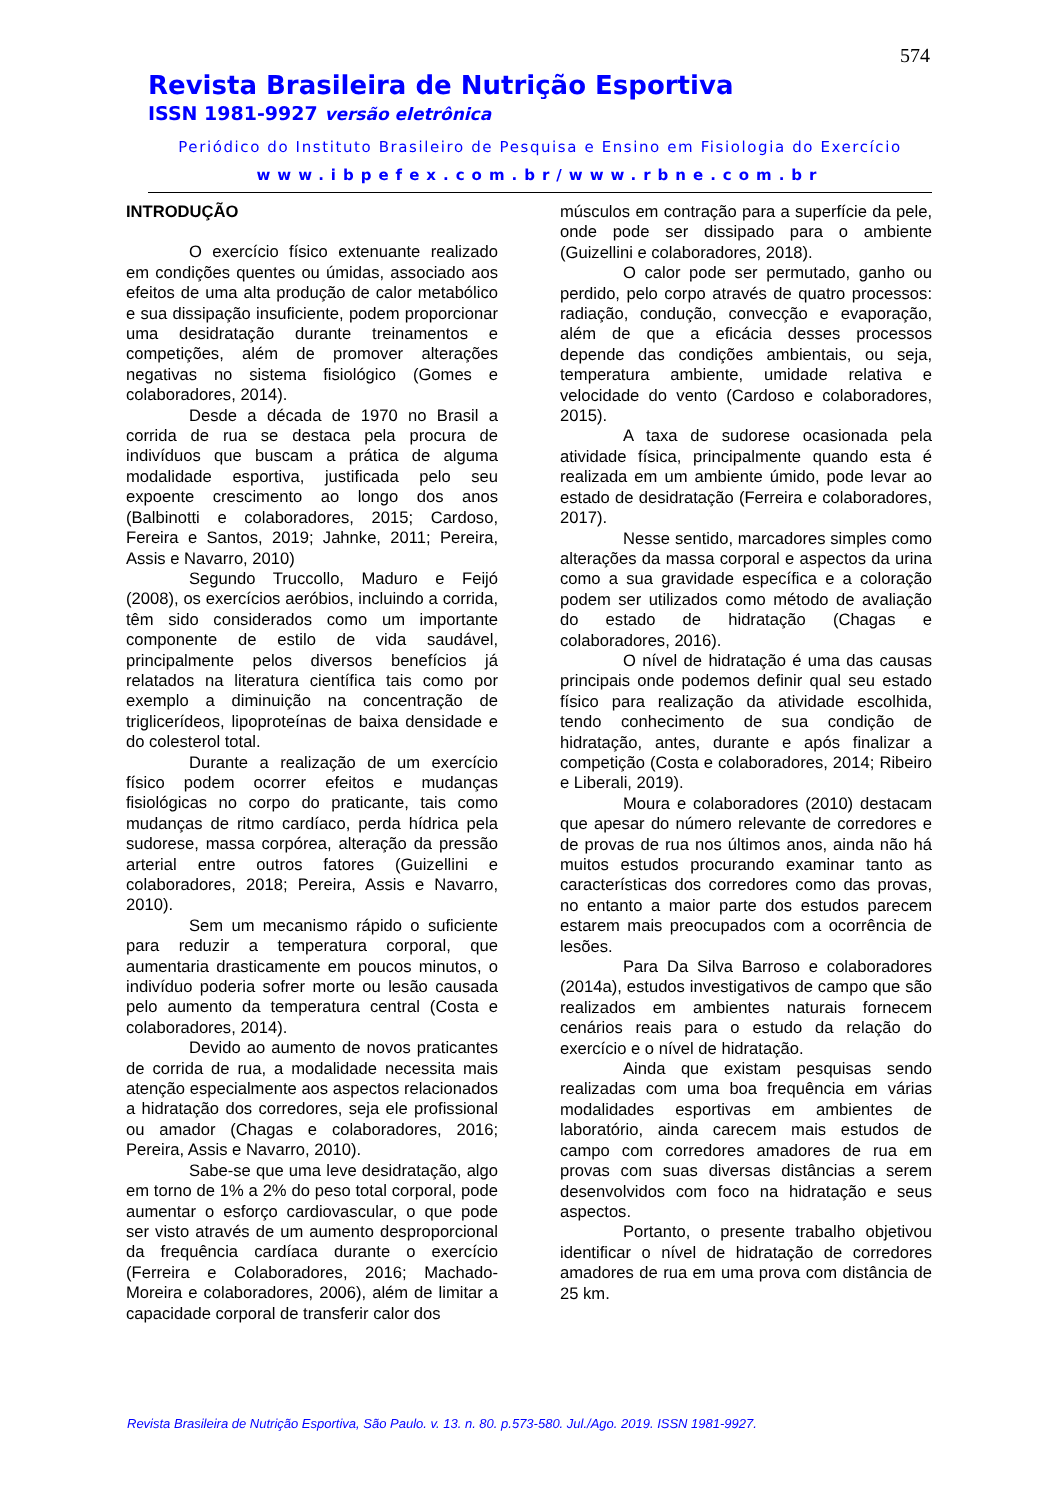574
Revista Brasileira de Nutrição Esportiva
ISSN 1981-9927 versão eletrônica
Periódico do Instituto Brasileiro de Pesquisa e Ensino em Fisiologia do Exercício
www.ibpefex.com.br/www.rbne.com.br
INTRODUÇÃO
O exercício físico extenuante realizado em condições quentes ou úmidas, associado aos efeitos de uma alta produção de calor metabólico e sua dissipação insuficiente, podem proporcionar uma desidratação durante treinamentos e competições, além de promover alterações negativas no sistema fisiológico (Gomes e colaboradores, 2014).
Desde a década de 1970 no Brasil a corrida de rua se destaca pela procura de indivíduos que buscam a prática de alguma modalidade esportiva, justificada pelo seu expoente crescimento ao longo dos anos (Balbinotti e colaboradores, 2015; Cardoso, Fereira e Santos, 2019; Jahnke, 2011; Pereira, Assis e Navarro, 2010)
Segundo Truccollo, Maduro e Feijó (2008), os exercícios aeróbios, incluindo a corrida, têm sido considerados como um importante componente de estilo de vida saudável, principalmente pelos diversos benefícios já relatados na literatura científica tais como por exemplo a diminuição na concentração de triglicerídeos, lipoproteínas de baixa densidade e do colesterol total.
Durante a realização de um exercício físico podem ocorrer efeitos e mudanças fisiológicas no corpo do praticante, tais como mudanças de ritmo cardíaco, perda hídrica pela sudorese, massa corpórea, alteração da pressão arterial entre outros fatores (Guizellini e colaboradores, 2018; Pereira, Assis e Navarro, 2010).
Sem um mecanismo rápido o suficiente para reduzir a temperatura corporal, que aumentaria drasticamente em poucos minutos, o indivíduo poderia sofrer morte ou lesão causada pelo aumento da temperatura central (Costa e colaboradores, 2014).
Devido ao aumento de novos praticantes de corrida de rua, a modalidade necessita mais atenção especialmente aos aspectos relacionados a hidratação dos corredores, seja ele profissional ou amador (Chagas e colaboradores, 2016; Pereira, Assis e Navarro, 2010).
Sabe-se que uma leve desidratação, algo em torno de 1% a 2% do peso total corporal, pode aumentar o esforço cardiovascular, o que pode ser visto através de um aumento desproporcional da frequência cardíaca durante o exercício (Ferreira e Colaboradores, 2016; Machado-Moreira e colaboradores, 2006), além de limitar a capacidade corporal de transferir calor dos
músculos em contração para a superfície da pele, onde pode ser dissipado para o ambiente (Guizellini e colaboradores, 2018).
O calor pode ser permutado, ganho ou perdido, pelo corpo através de quatro processos: radiação, condução, convecção e evaporação, além de que a eficácia desses processos depende das condições ambientais, ou seja, temperatura ambiente, umidade relativa e velocidade do vento (Cardoso e colaboradores, 2015).
A taxa de sudorese ocasionada pela atividade física, principalmente quando esta é realizada em um ambiente úmido, pode levar ao estado de desidratação (Ferreira e colaboradores, 2017).
Nesse sentido, marcadores simples como alterações da massa corporal e aspectos da urina como a sua gravidade específica e a coloração podem ser utilizados como método de avaliação do estado de hidratação (Chagas e colaboradores, 2016).
O nível de hidratação é uma das causas principais onde podemos definir qual seu estado físico para realização da atividade escolhida, tendo conhecimento de sua condição de hidratação, antes, durante e após finalizar a competição (Costa e colaboradores, 2014; Ribeiro e Liberali, 2019).
Moura e colaboradores (2010) destacam que apesar do número relevante de corredores e de provas de rua nos últimos anos, ainda não há muitos estudos procurando examinar tanto as características dos corredores como das provas, no entanto a maior parte dos estudos parecem estarem mais preocupados com a ocorrência de lesões.
Para Da Silva Barroso e colaboradores (2014a), estudos investigativos de campo que são realizados em ambientes naturais fornecem cenários reais para o estudo da relação do exercício e o nível de hidratação.
Ainda que existam pesquisas sendo realizadas com uma boa frequência em várias modalidades esportivas em ambientes de laboratório, ainda carecem mais estudos de campo com corredores amadores de rua em provas com suas diversas distâncias a serem desenvolvidos com foco na hidratação e seus aspectos.
Portanto, o presente trabalho objetivou identificar o nível de hidratação de corredores amadores de rua em uma prova com distância de 25 km.
Revista Brasileira de Nutrição Esportiva, São Paulo. v. 13. n. 80. p.573-580. Jul./Ago. 2019. ISSN 1981-9927.